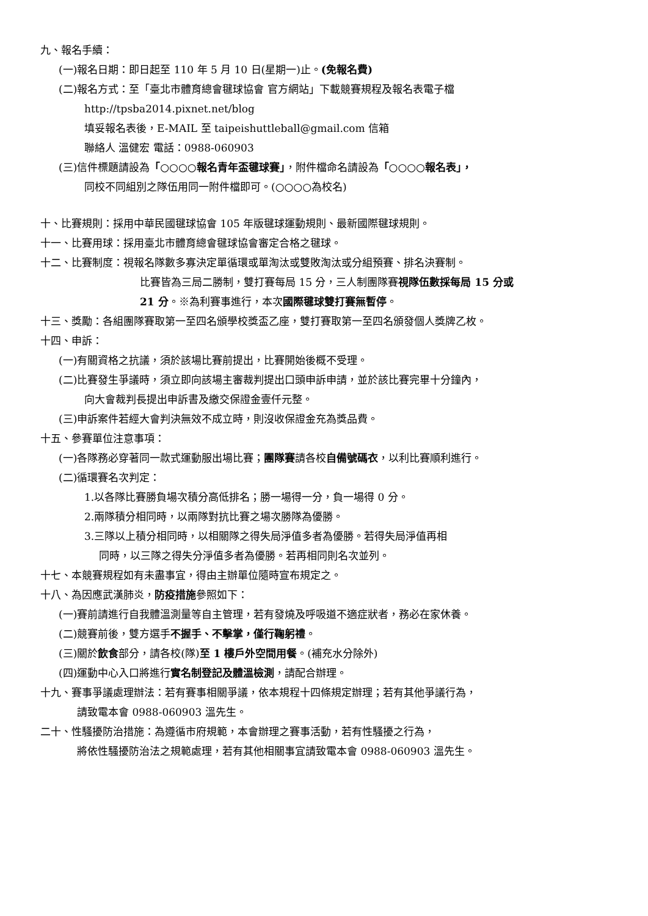九、報名手續：
(一)報名日期：即日起至 110 年 5 月 10 日(星期一)止。(免報名費)
(二)報名方式：至「臺北市體育總會毽球協會 官方網站」下載競賽規程及報名表電子檔
http://tpsba2014.pixnet.net/blog
填妥報名表後，E-MAIL 至 taipeishuttleball@gmail.com 信箱
聯絡人 溫健宏 電話：0988-060903
(三)信件標題請設為「○○○○報名青年盃毽球賽」，附件檔命名請設為「○○○○報名表」，
同校不同組別之隊伍用同一附件檔即可。(○○○○為校名)
十、比賽規則：採用中華民國毽球協會 105 年版毽球運動規則、最新國際毽球規則。
十一、比賽用球：採用臺北市體育總會毽球協會審定合格之毽球。
十二、比賽制度：視報名隊數多寡決定單循環或單淘汰或雙敗淘汰或分組預賽、排名決賽制。
比賽皆為三局二勝制，雙打賽每局 15 分，三人制團隊賽視隊伍數採每局 15 分或
21 分。※為利賽事進行，本次國際毽球雙打賽無暫停。
十三、獎勵：各組團隊賽取第一至四名頒學校獎盃乙座，雙打賽取第一至四名頒發個人獎牌乙枚。
十四、申訴：
(一)有關資格之抗議，須於該場比賽前提出，比賽開始後概不受理。
(二)比賽發生爭議時，須立即向該場主審裁判提出口頭申訴申請，並於該比賽完畢十分鐘內，
向大會裁判長提出申訴書及繳交保證金壹仟元整。
(三)申訴案件若經大會判決無效不成立時，則沒收保證金充為獎品費。
十五、參賽單位注意事項：
(一)各隊務必穿著同一款式運動服出場比賽；團隊賽請各校自備號碼衣，以利比賽順利進行。
(二)循環賽名次判定：
1.以各隊比賽勝負場次積分高低排名；勝一場得一分，負一場得 0 分。
2.兩隊積分相同時，以兩隊對抗比賽之場次勝隊為優勝。
3.三隊以上積分相同時，以相關隊之得失局淨值多者為優勝。若得失局淨值再相
同時，以三隊之得失分淨值多者為優勝。若再相同則名次並列。
十七、本競賽規程如有未盡事宜，得由主辦單位隨時宣布規定之。
十八、為因應武漢肺炎，防疫措施參照如下：
(一)賽前請進行自我體溫測量等自主管理，若有發燒及呼吸道不適症狀者，務必在家休養。
(二)競賽前後，雙方選手不握手、不擊掌，僅行鞠躬禮。
(三)關於飲食部分，請各校(隊)至 1 樓戶外空間用餐。(補充水分除外)
(四)運動中心入口將進行實名制登記及體溫檢測，請配合辦理。
十九、賽事爭議處理辦法：若有賽事相關爭議，依本規程十四條規定辦理；若有其他爭議行為，
請致電本會 0988-060903 溫先生。
二十、性騷擾防治措施：為遵循市府規範，本會辦理之賽事活動，若有性騷擾之行為，
將依性騷擾防治法之規範處理，若有其他相關事宜請致電本會 0988-060903 溫先生。